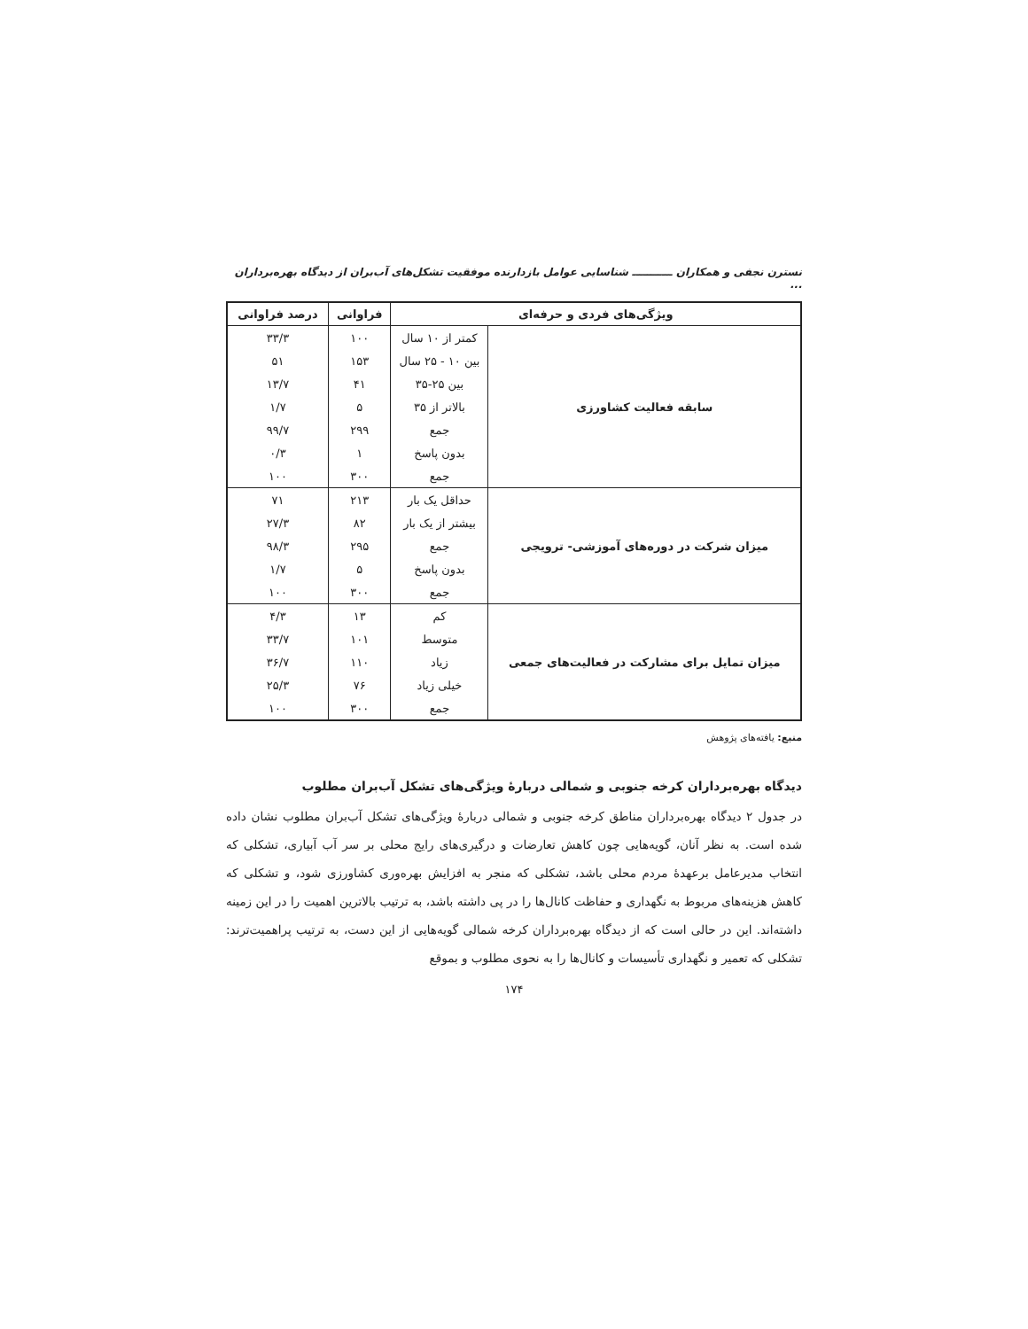نسترن نجفی و همکاران ـــــــــــ شناسایی عوامل بازدارنده موفقیت تشکل‌های آب‌بران از دیدگاه بهره‌برداران ...
| ویژگی‌های فردی و حرفه‌ای | | فراوانی | درصد فراوانی |
| --- | --- | --- | --- |
| سابقه فعالیت کشاورزی | کمتر از ۱۰ سال | ۱۰۰ | ۳۳/۳ |
| | بین ۱۰ - ۲۵ سال | ۱۵۳ | ۵۱ |
| | بین ۲۵-۳۵ | ۴۱ | ۱۳/۷ |
| | بالاتر از ۳۵ | ۵ | ۱/۷ |
| | جمع | ۲۹۹ | ۹۹/۷ |
| | بدون پاسخ | ۱ | ۰/۳ |
| | جمع | ۳۰۰ | ۱۰۰ |
| میزان شرکت در دوره‌های آموزشی- ترویجی | حداقل یک بار | ۲۱۳ | ۷۱ |
| | بیشتر از یک بار | ۸۲ | ۲۷/۳ |
| | جمع | ۲۹۵ | ۹۸/۳ |
| | بدون پاسخ | ۵ | ۱/۷ |
| | جمع | ۳۰۰ | ۱۰۰ |
| میزان تمایل برای مشارکت در فعالیت‌های جمعی | کم | ۱۳ | ۴/۳ |
| | متوسط | ۱۰۱ | ۳۳/۷ |
| | زیاد | ۱۱۰ | ۳۶/۷ |
| | خیلی زیاد | ۷۶ | ۲۵/۳ |
| | جمع | ۳۰۰ | ۱۰۰ |
منبع: یافته‌های پژوهش
دیدگاه بهره‌برداران کرخه جنوبی و شمالی دربارهٔ ویژگی‌های تشکل آب‌بران مطلوب
در جدول ۲ دیدگاه بهره‌برداران مناطق کرخه جنوبی و شمالی دربارهٔ ویژگی‌های تشکل آب‌بران مطلوب نشان داده شده است. به نظر آنان، گویه‌هایی چون کاهش تعارضات و درگیری‌های رایج محلی بر سر آب آبیاری، تشکلی که انتخاب مدیرعامل برعهدهٔ مردم محلی باشد، تشکلی که منجر به افزایش بهره‌وری کشاورزی شود، و تشکلی که کاهش هزینه‌های مربوط به نگهداری و حفاظت کانال‌ها را در پی داشته باشد، به ترتیب بالاترین اهمیت را در این زمینه داشته‌اند. این در حالی است که از دیدگاه بهره‌برداران کرخه شمالی گویه‌هایی از این دست، به ترتیب پراهمیت‌ترند: تشکلی که تعمیر و نگهداری تأسیسات و کانال‌ها را به نحوی مطلوب و بموقع
۱۷۴